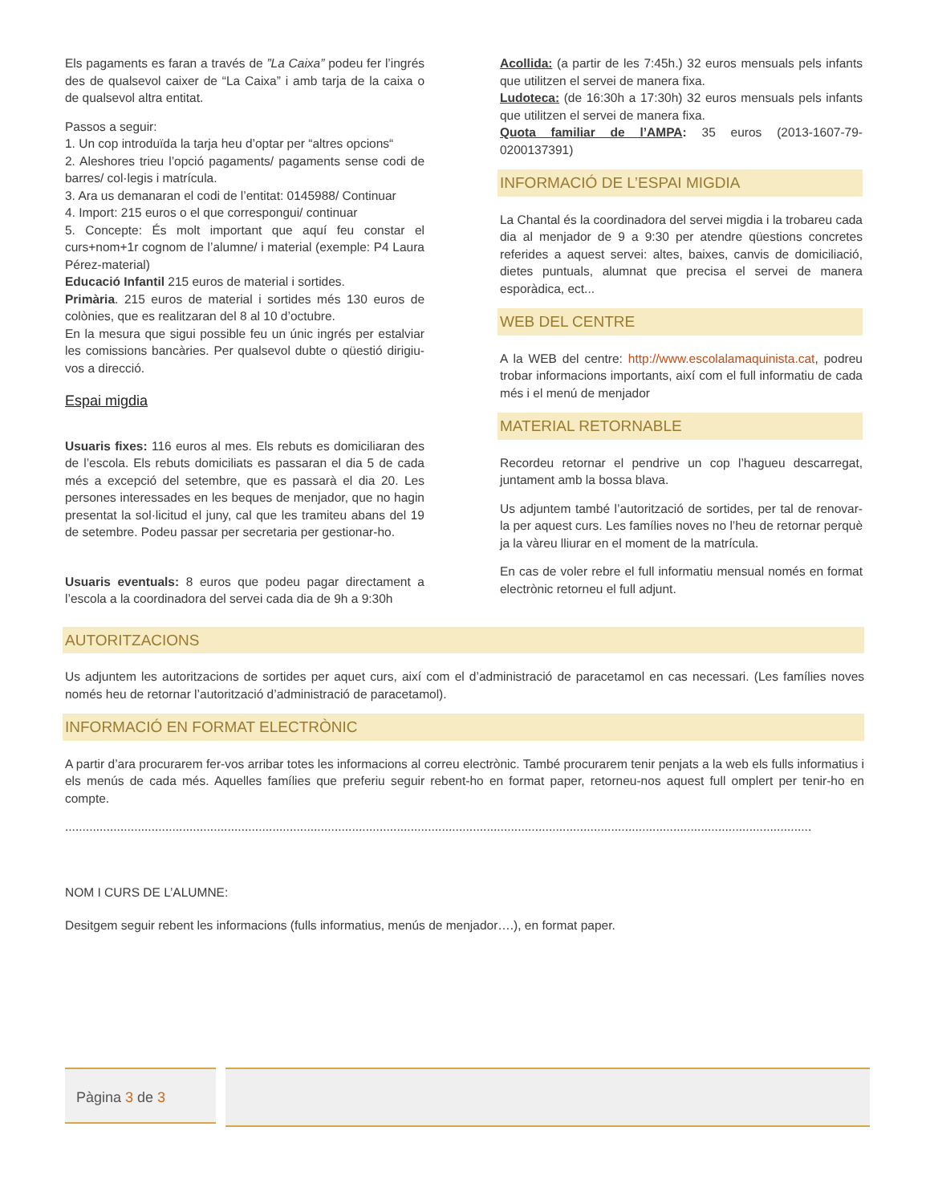Els pagaments es faran a través de ”La Caixa” podeu fer l’ingrés des de qualsevol caixer de “La Caixa” i amb tarja de la caixa o de qualsevol altra entitat.
Passos a seguir:
1. Un cop introduïda la tarja heu d’optar per “altres opcions“
2. Aleshores trieu l’opció pagaments/ pagaments sense codi de barres/ col·legis i matrícula.
3. Ara us demanaran el codi de l’entitat: 0145988/ Continuar
4. Import: 215 euros o el que correspongui/ continuar
5. Concepte: És molt important que aquí feu constar el curs+nom+1r cognom de l’alumne/ i material (exemple: P4 Laura Pérez-material)
Educació Infantil 215 euros de material i sortides.
Primària. 215 euros de material i sortides més 130 euros de colònies, que es realitzaran del 8 al 10 d’octubre.
En la mesura que sigui possible feu un únic ingrés per estalviar les comissions bancàries. Per qualsevol dubte o qüestió dirigiu-vos a direcció.
Espai migdia
Usuaris fixes: 116 euros al mes. Els rebuts es domiciliaran des de l’escola. Els rebuts domiciliats es passaran el dia 5 de cada més a excepció del setembre, que es passarà el dia 20. Les persones interessades en les beques de menjador, que no hagin presentat la sol·licitud el juny, cal que les tramiteu abans del 19 de setembre. Podeu passar per secretaria per gestionar-ho.
Usuaris eventuals: 8 euros que podeu pagar directament a l’escola a la coordinadora del servei cada dia de 9h a 9:30h
Acollida: (a partir de les 7:45h.) 32 euros mensuals pels infants que utilitzen el servei de manera fixa.
Ludoteca: (de 16:30h a 17:30h) 32 euros mensuals pels infants que utilitzen el servei de manera fixa.
Quota familiar de l’AMPA: 35 euros (2013-1607-79-0200137391)
INFORMACIÓ DE L’ESPAI MIGDIA
La Chantal és la coordinadora del servei migdia i la trobareu cada dia al menjador de 9 a 9:30 per atendre qüestions concretes referides a aquest servei: altes, baixes, canvis de domiciliació, dietes puntuals, alumnat que precisa el servei de manera esporàdica, ect...
WEB DEL CENTRE
A la WEB del centre: http://www.escolalamaquinista.cat, podreu trobar informacions importants, així com el full informatiu de cada més i el menú de menjador
MATERIAL RETORNABLE
Recordeu retornar el pendrive un cop l’hagueu descarregat, juntament amb la bossa blava.
Us adjuntem també l’autorització de sortides, per tal de renovar-la per aquest curs. Les famílies noves no l’heu de retornar perquè ja la vàreu lliurar en el moment de la matrícula.
En cas de voler rebre el full informatiu mensual només en format electrònic retorneu el full adjunt.
AUTORITZACIONS
Us adjuntem les autoritzacions de sortides per aquet curs, així com el d’administració de paracetamol en cas necessari. (Les famílies noves només heu de retornar l’autorització d’administració de paracetamol).
INFORMACIÓ EN FORMAT ELECTRÒNIC
A partir d’ara procurarem fer-vos arribar totes les informacions al correu electrònic. També procurarem tenir penjats a la web els fulls informatius i els menús de cada més. Aquelles famílies que preferiu seguir rebent-ho en format paper, retorneu-nos aquest full omplert per tenir-ho en compte.
........................................................................................................................................................................................................................
NOM I CURS DE L’ALUMNE:
Desitgem seguir rebent les informacions (fulls informatius, menús de menjador….), en format paper.
Pàgina 3 de 3